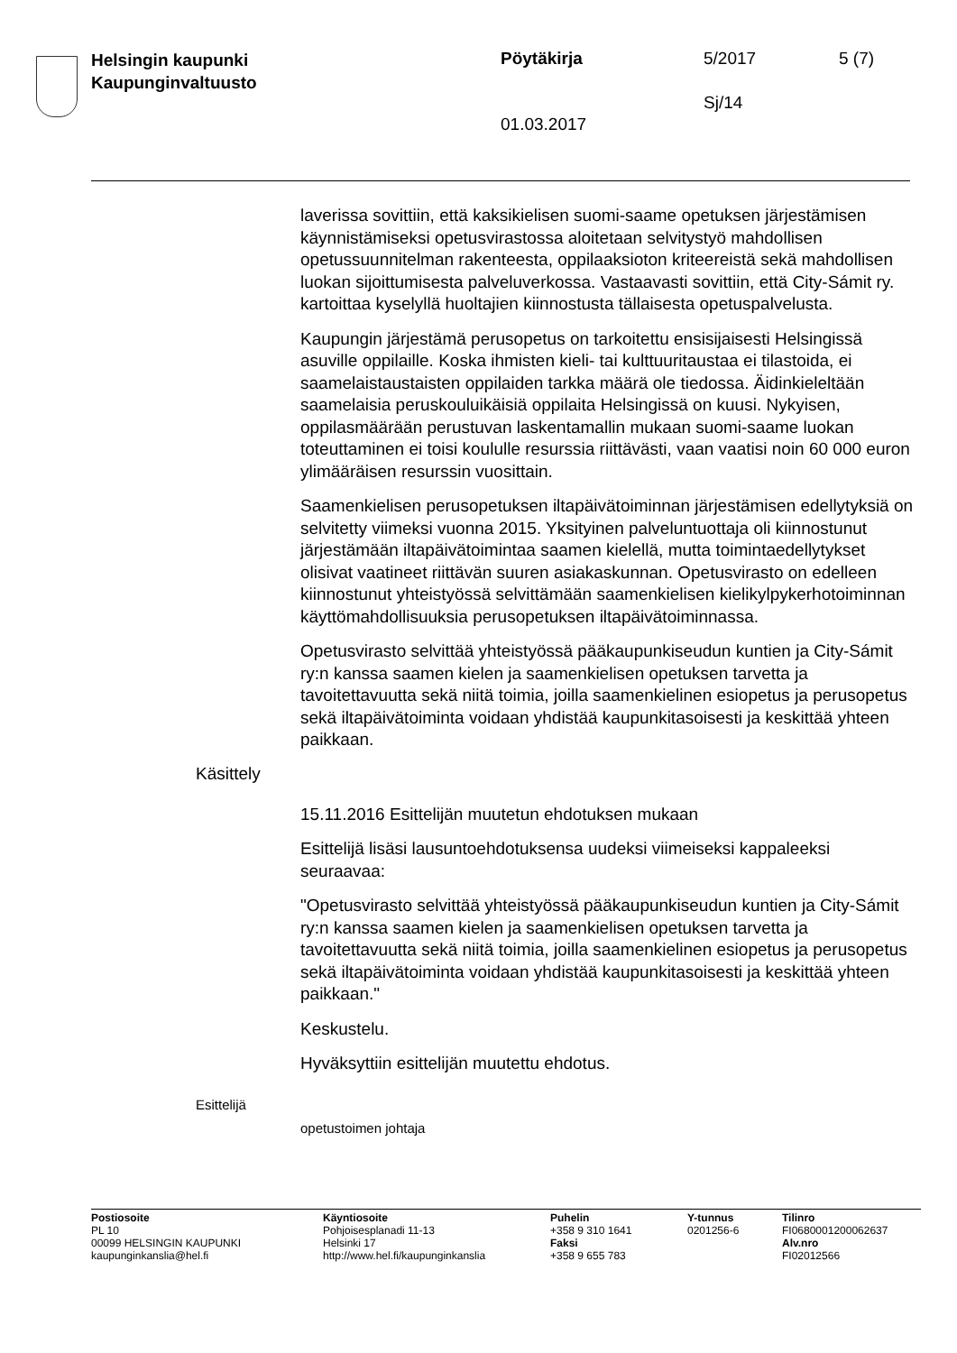Helsingin kaupunki
Kaupunginvaltuusto
Pöytäkirja 5/2017 5 (7)
Sj/14
01.03.2017
laverissa sovittiin, että kaksikielisen suomi-saame opetuksen järjestämisen käynnistämiseksi opetusvirastossa aloitetaan selvitystyö mahdollisen opetussuunnitelman rakenteesta, oppilaaksioton kriteereistä sekä mahdollisen luokan sijoittumisesta palveluverkossa. Vastaavasti sovittiin, että City-Sámit ry. kartoittaa kyselyllä huoltajien kiinnostusta tällaisesta opetuspalvelusta.
Kaupungin järjestämä perusopetus on tarkoitettu ensisijaisesti Helsingissä asuville oppilaille. Koska ihmisten kieli- tai kulttuuritaustaa ei tilastoida, ei saamelaistaustaisten oppilaiden tarkka määrä ole tiedossa. Äidinkieleltään saamelaisia peruskouluikäisiä oppilaita Helsingissä on kuusi. Nykyisen, oppilasmäärään perustuvan laskentamallin mukaan suomi-saame luokan toteuttaminen ei toisi koululle resurssia riittävästi, vaan vaatisi noin 60 000 euron ylimääräisen resurssin vuosittain.
Saamenkielisen perusopetuksen iltapäivätoiminnan järjestämisen edellytyksiä on selvitetty viimeksi vuonna 2015. Yksityinen palveluntuottaja oli kiinnostunut järjestämään iltapäivätoimintaa saamen kielellä, mutta toimintaedellytykset olisivat vaatineet riittävän suuren asiakaskunnan. Opetusvirasto on edelleen kiinnostunut yhteistyössä selvittämään saamenkielisen kielikylpykerhotoiminnan käyttömahdollisuuksia perusopetuksen iltapäivätoiminnassa.
Opetusvirasto selvittää yhteistyössä pääkaupunkiseudun kuntien ja City-Sámit ry:n kanssa saamen kielen ja saamenkielisen opetuksen tarvetta ja tavoitettavuutta sekä niitä toimia, joilla saamenkielinen esiopetus ja perusopetus sekä iltapäivätoiminta voidaan yhdistää kaupunkitasoisesti ja keskittää yhteen paikkaan.
Käsittely
15.11.2016 Esittelijän muutetun ehdotuksen mukaan
Esittelijä lisäsi lausuntoehdotuksensa uudeksi viimeiseksi kappaleeksi seuraavaa:
"Opetusvirasto selvittää yhteistyössä pääkaupunkiseudun kuntien ja City-Sámit ry:n kanssa saamen kielen ja saamenkielisen opetuksen tarvetta ja tavoitettavuutta sekä niitä toimia, joilla saamenkielinen esiopetus ja perusopetus sekä iltapäivätoiminta voidaan yhdistää kaupunkitasoisesti ja keskittää yhteen paikkaan."
Keskustelu.
Hyväksyttiin esittelijän muutettu ehdotus.
Esittelijä
opetustoimen johtaja
Postiosoite
PL 10
00099 HELSINGIN KAUPUNKI
kaupunginkanslia@hel.fi
Käyntiosoite
Pohjoisesplanadi 11-13
Helsinki 17
http://www.hel.fi/kaupunginkanslia
Puhelin
+358 9 310 1641
Faksi
+358 9 655 783
Y-tunnus
0201256-6
Tilinro
FI0680001200062637
Alv.nro
FI02012566